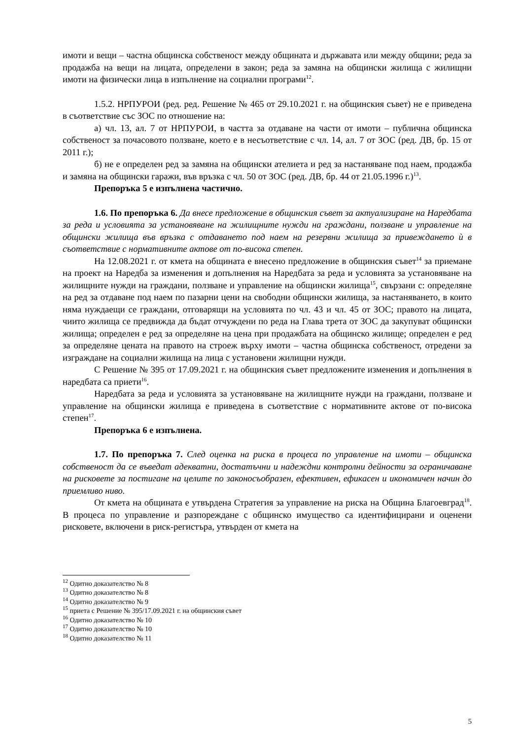имоти и вещи – частна общинска собственост между общината и държавата или между общини; реда за продажба на вещи на лицата, определени в закон; реда за замяна на общински жилища с жилищни имоти на физически лица в изпълнение на социални програми<sup>12</sup>.
1.5.2. НРПУРОИ (ред. ред. Решение № 465 от 29.10.2021 г. на общинския съвет) не е приведена в съответствие със ЗОС по отношение на:
а) чл. 13, ал. 7 от НРПУРОИ, в частта за отдаване на части от имоти – публична общинска собственост за почасовото ползване, което е в несъответствие с чл. 14, ал. 7 от ЗОС (ред. ДВ, бр. 15 от 2011 г.);
б) не е определен ред за замяна на общински ателиета и ред за настаняване под наем, продажба и замяна на общински гаражи, във връзка с чл. 50 от ЗОС (ред. ДВ, бр. 44 от 21.05.1996 г.)<sup>13</sup>.
Препоръка 5 е изпълнена частично.
1.6. По препоръка 6. Да внесе предложение в общинския съвет за актуализиране на Наредбата за реда и условията за установяване на жилищните нужди на граждани, ползване и управление на общински жилища във връзка с отдаването под наем на резервни жилища за привеждането ѝ в съответствие с нормативните актове от по-висока степен.
На 12.08.2021 г. от кмета на общината е внесено предложение в общинския съвет<sup>14</sup> за приемане на проект на Наредба за изменения и допълнения на Наредбата за реда и условията за установяване на жилищните нужди на граждани, ползване и управление на общински жилища<sup>15</sup>, свързани с: определяне на ред за отдаване под наем по пазарни цени на свободни общински жилища, за настаняването, в които няма нуждаещи се граждани, отговарящи на условията по чл. 43 и чл. 45 от ЗОС; правото на лицата, чиито жилища се предвижда да бъдат отчуждени по реда на Глава трета от ЗОС да закупуват общински жилища; определен е ред за определяне на цена при продажбата на общинско жилище; определен е ред за определяне цената на правото на строеж върху имоти – частна общинска собственост, отредени за изграждане на социални жилища на лица с установени жилищни нужди.
С Решение № 395 от 17.09.2021 г. на общинския съвет предложените изменения и допълнения в наредбата са приети<sup>16</sup>.
Наредбата за реда и условията за установяване на жилищните нужди на граждани, ползване и управление на общински жилища е приведена в съответствие с нормативните актове от по-висока степен<sup>17</sup>.
Препоръка 6 е изпълнена.
1.7. По препоръка 7. След оценка на риска в процеса по управление на имоти – общинска собственост да се въведат адекватни, достатъчни и надеждни контролни дейности за ограничаване на рисковете за постигане на целите по законосъобразен, ефективен, ефикасен и икономичен начин до приемливо ниво.
От кмета на общината е утвърдена Стратегия за управление на риска на Община Благоевград<sup>18</sup>. В процеса по управление и разпореждане с общинско имущество са идентифицирани и оценени рисковете, включени в риск-регистъра, утвърден от кмета на
<sup>12</sup> Одитно доказателство № 8
<sup>13</sup> Одитно доказателство № 8
<sup>14</sup> Одитно доказателство № 9
<sup>15</sup> приета с Решение № 395/17.09.2021 г. на общинския съвет
<sup>16</sup> Одитно доказателство № 10
<sup>17</sup> Одитно доказателство № 10
<sup>18</sup> Одитно доказателство № 11
5